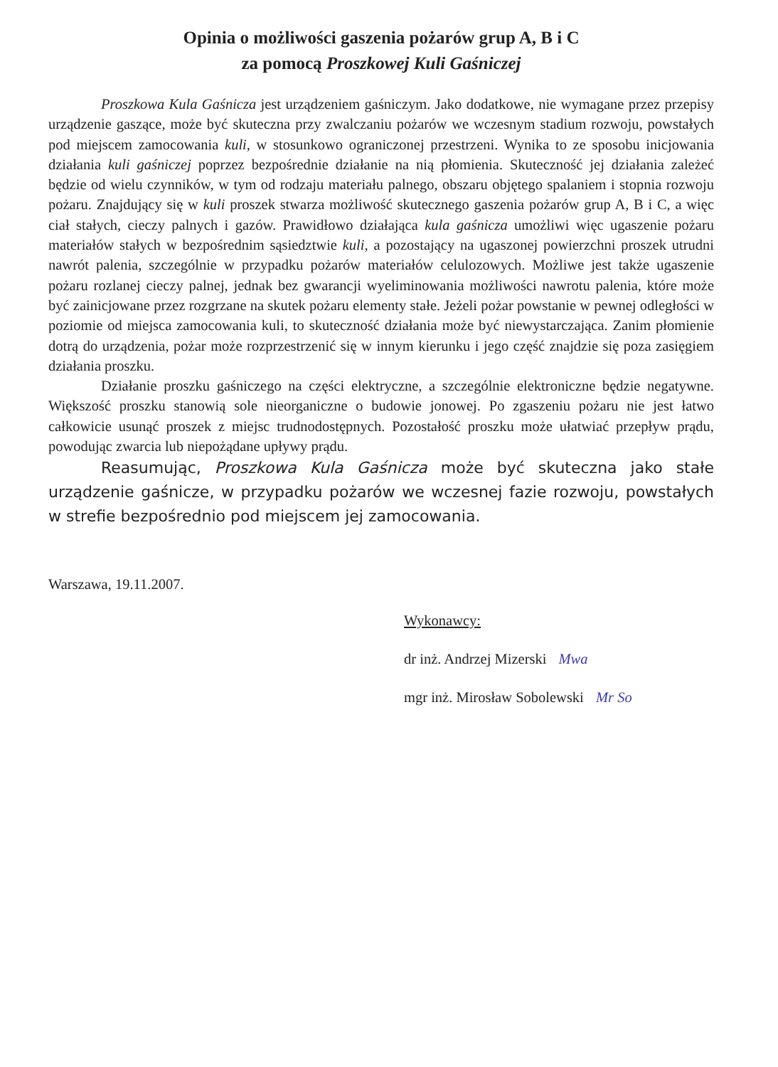Opinia o możliwości gaszenia pożarów grup A, B i C
za pomocą Proszkowej Kuli Gaśniczej
Proszkowa Kula Gaśnicza jest urządzeniem gaśniczym. Jako dodatkowe, nie wymagane przez przepisy urządzenie gaszące, może być skuteczna przy zwalczaniu pożarów we wczesnym stadium rozwoju, powstałych pod miejscem zamocowania kuli, w stosunkowo ograniczonej przestrzeni. Wynika to ze sposobu inicjowania działania kuli gaśniczej poprzez bezpośrednie działanie na nią płomienia. Skuteczność jej działania zależeć będzie od wielu czynników, w tym od rodzaju materiału palnego, obszaru objętego spalaniem i stopnia rozwoju pożaru. Znajdujący się w kuli proszek stwarza możliwość skutecznego gaszenia pożarów grup A, B i C, a więc ciał stałych, cieczy palnych i gazów. Prawidłowo działająca kula gaśnicza umożliwi więc ugaszenie pożaru materiałów stałych w bezpośrednim sąsiedztwie kuli, a pozostający na ugaszonej powierzchni proszek utrudni nawrót palenia, szczególnie w przypadku pożarów materiałów celulozowych. Możliwe jest także ugaszenie pożaru rozlanej cieczy palnej, jednak bez gwarancji wyeliminowania możliwości nawrotu palenia, które może być zainicjowane przez rozgrzane na skutek pożaru elementy stałe. Jeżeli pożar powstanie w pewnej odległości w poziomie od miejsca zamocowania kuli, to skuteczność działania może być niewystarczająca. Zanim płomienie dotrą do urządzenia, pożar może rozprzestrzenić się w innym kierunku i jego część znajdzie się poza zasięgiem działania proszku.
Działanie proszku gaśniczego na części elektryczne, a szczególnie elektroniczne będzie negatywne. Większość proszku stanowią sole nieorganiczne o budowie jonowej. Po zgaszeniu pożaru nie jest łatwo całkowicie usunąć proszek z miejsc trudnodostępnych. Pozostałość proszku może ułatwiać przepływ prądu, powodując zwarcia lub niepożądane upływy prądu.
Reasumując, Proszkowa Kula Gaśnicza może być skuteczna jako stałe urządzenie gaśnicze, w przypadku pożarów we wczesnej fazie rozwoju, powstałych w strefie bezpośrednio pod miejscem jej zamocowania.
Warszawa, 19.11.2007.
Wykonawcy:
dr inż. Andrzej Mizerski Mwa
mgr inż. Mirosław Sobolewski Mr So